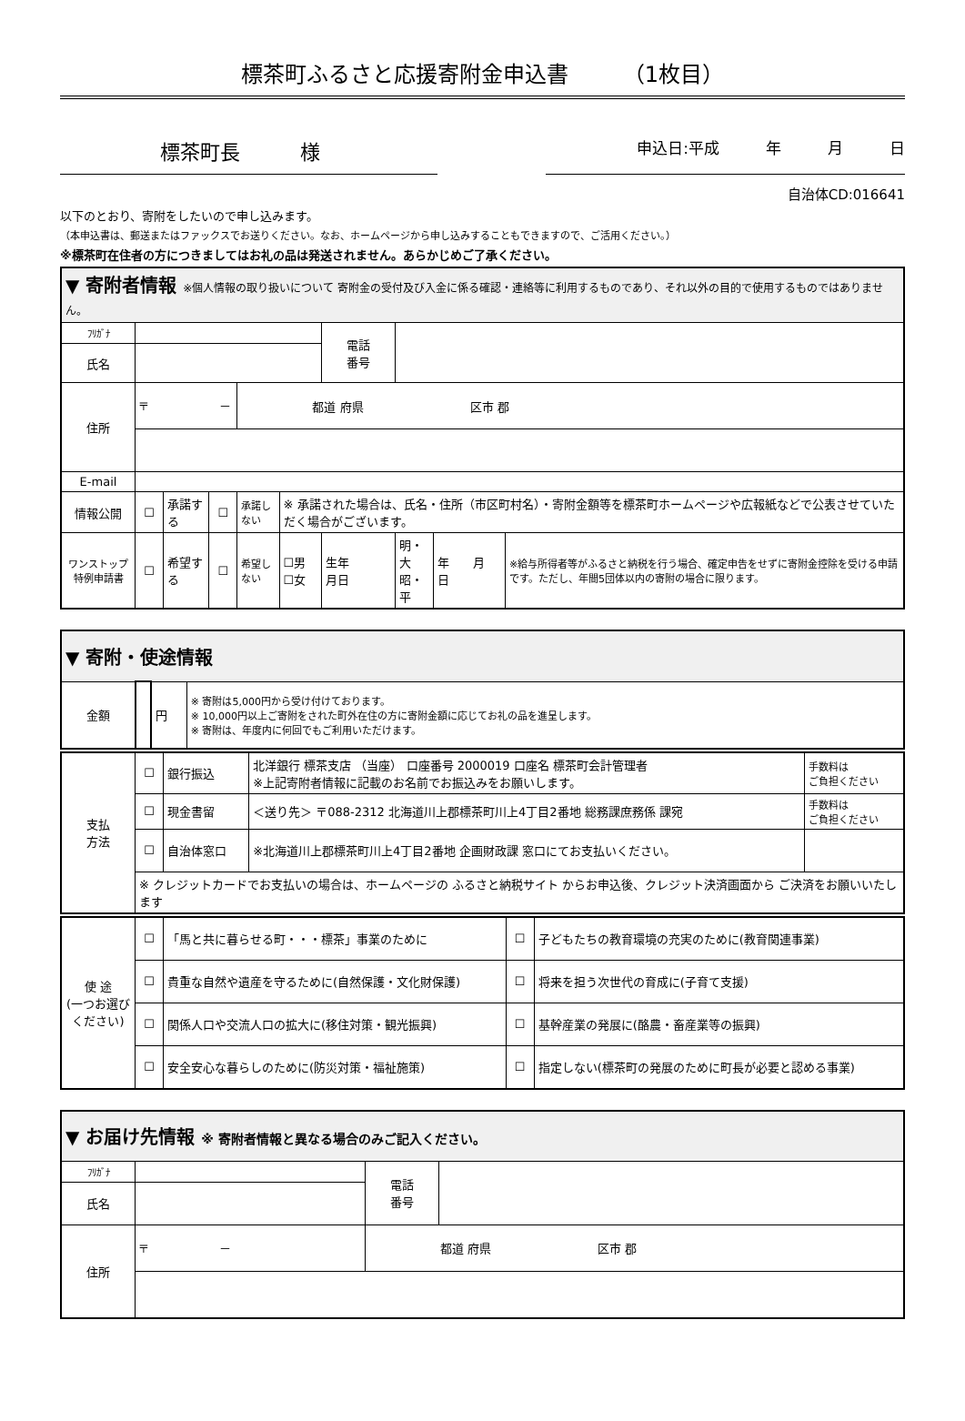標茶町ふるさと応援寄附金申込書　　　（1枚目）
標茶町長　　　様
申込日:平成　　　年　　　月　　　日
自治体CD:016641
以下のとおり、寄附をしたいので申し込みます。
（本申込書は、郵送またはファックスでお送りください。なお、ホームページから申し込みすることもできますので、ご活用ください。）
※標茶町在住者の方につきましてはお礼の品は発送されません。あらかじめご了承ください。
| ▼ 寄附者情報 ※個人情報の取り扱いについて 寄附金の受付及び入金に係る確認・連絡等に利用するものであり、それ以外の目的で使用するものではありません。 | | | | | | | | | |
| ﾌﾘｶﾞﾅ | | | | | | 電話 番号 | | | |
| 氏名 | | | | | | | | | |
| 住所 | 〒 － | | | 都道 府県 区市 郡 | | | | | |
| E-mail | | | | | | | | | |
| 情報公開 | ☐ | 承諾する | ☐ | 承諾しない | ※ 承諾された場合は、氏名・住所（市区町村名）・寄附金額等を標茶町ホームページや広報紙などで公表させていただく場合がございます。 | | | | |
| ワンストップ 特例申請書 | ☐ | 希望する | ☐ | 希望しない | ☐男 ☐女 | 生年 月日 | 明・大 昭・平 | 年 月 日 | ※給与所得者等がふるさと納税を行う場合、確定申告をせずに寄附金控除を受ける申請です。ただし、年間5団体以内の寄附の場合に限ります。 |
| ▼ 寄附・使途情報 | | | |
| 金額 | | 円 | ※ 寄附は5,000円から受け付けております。 ※ 10,000円以上ご寄附をされた町外在住の方に寄附金額に応じてお礼の品を進呈します。 ※ 寄附は、年度内に何回でもご利用いただけます。 |
| 支払 方法 | ☐ | 銀行振込 | 北洋銀行 標茶支店 （当座） 口座番号 2000019 口座名 標茶町会計管理者 ※上記寄附者情報に記載のお名前でお振込みをお願いします。 | 手数料は ご負担ください |
| | ☐ | 現金書留 | ＜送り先＞ 〒088-2312 北海道川上郡標茶町川上4丁目2番地 総務課庶務係 課宛 | 手数料は ご負担ください |
| | ☐ | 自治体窓口 | ※北海道川上郡標茶町川上4丁目2番地 企画財政課 窓口にてお支払いください。 | |
| | ※ クレジットカードでお支払いの場合は、ホームページの ふるさと納税サイト からお申込後、クレジット決済画面から ご決済をお願いいたします | | | |
| 使 途 (一つお選びください) | ☐ | 「馬と共に暮らせる町・・・標茶」事業のために | ☐ | 子どもたちの教育環境の充実のために(教育関連事業) |
| | ☐ | 貴重な自然や遺産を守るために(自然保護・文化財保護) | ☐ | 将来を担う次世代の育成に(子育て支援) |
| | ☐ | 関係人口や交流人口の拡大に(移住対策・観光振興) | ☐ | 基幹産業の発展に(酪農・畜産業等の振興) |
| | ☐ | 安全安心な暮らしのために(防災対策・福祉施策) | ☐ | 指定しない(標茶町の発展のために町長が必要と認める事業) |
| ▼ お届け先情報 ※ 寄附者情報と異なる場合のみご記入ください。 | | | | |
| ﾌﾘｶﾞﾅ | | | 電話 番号 | |
| 氏名 | | | | |
| 住所 | 〒 － | 都道 府県 区市 郡 | | |